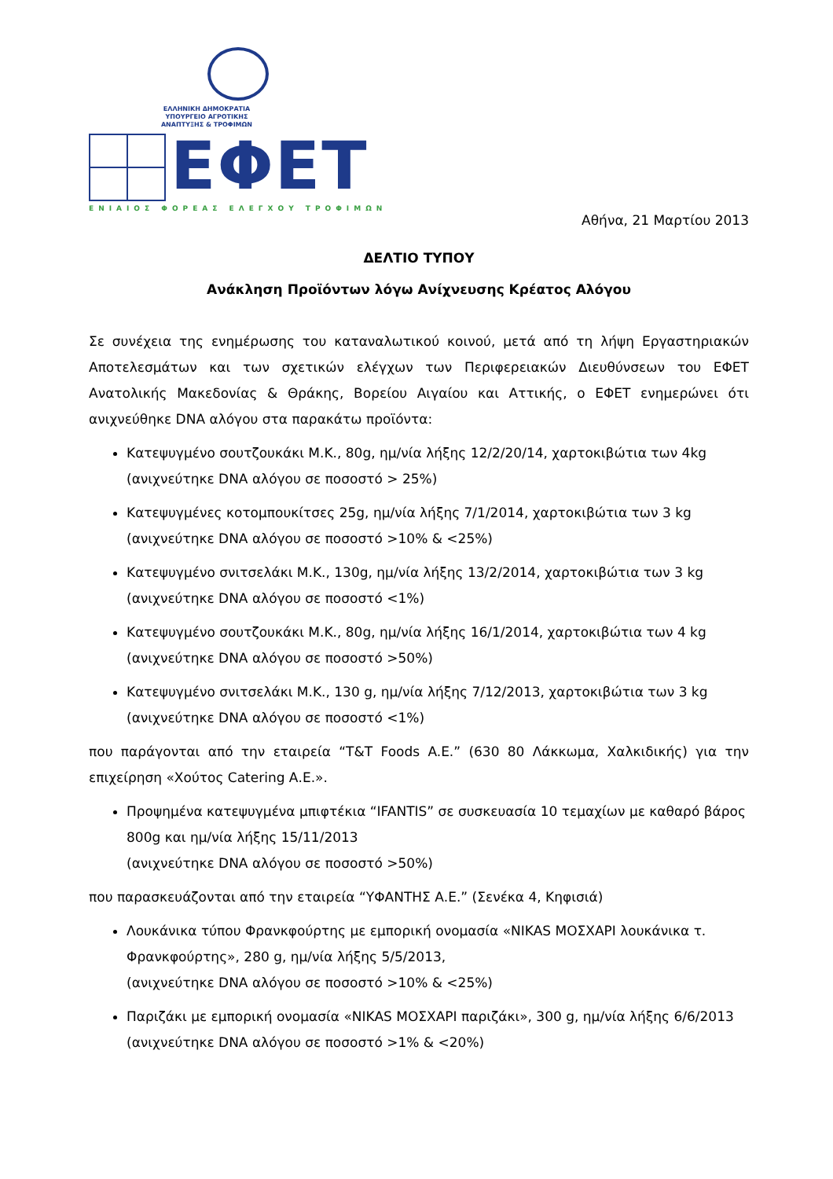ΕΛΛΗΝΙΚΗ ΔΗΜΟΚΡΑΤΙΑ
ΥΠΟΥΡΓΕΙΟ ΑΓΡΟΤΙΚΗΣ
ΑΝΑΠΤΥΞΗΣ & ΤΡΟΦΙΜΩΝ
ΕΦΕΤ
ΕΝΙΑΙΟΣ ΦΟΡΕΑΣ ΕΛΕΓΧΟΥ ΤΡΟΦΙΜΩΝ
Αθήνα, 21 Μαρτίου 2013
ΔΕΛΤΙΟ ΤΥΠΟΥ
Ανάκληση Προϊόντων λόγω Ανίχνευσης Κρέατος Αλόγου
Σε συνέχεια της ενημέρωσης του καταναλωτικού κοινού, μετά από τη λήψη Εργαστηριακών Αποτελεσμάτων και των σχετικών ελέγχων των Περιφερειακών Διευθύνσεων του ΕΦΕΤ Ανατολικής Μακεδονίας & Θράκης, Βορείου Αιγαίου και Αττικής, ο ΕΦΕΤ ενημερώνει ότι ανιχνεύθηκε DNA αλόγου στα παρακάτω προϊόντα:
Κατεψυγμένο σουτζουκάκι Μ.Κ., 80g, ημ/νία λήξης 12/2/20/14, χαρτοκιβώτια των 4kg (ανιχνεύτηκε DNA αλόγου σε ποσοστό > 25%)
Κατεψυγμένες κοτομπουκίτσες 25g, ημ/νία λήξης 7/1/2014, χαρτοκιβώτια των 3 kg (ανιχνεύτηκε DNA αλόγου σε ποσοστό >10% & <25%)
Κατεψυγμένο σνιτσελάκι Μ.Κ., 130g, ημ/νία λήξης 13/2/2014, χαρτοκιβώτια των 3 kg (ανιχνεύτηκε DNA αλόγου σε ποσοστό <1%)
Κατεψυγμένο σουτζουκάκι Μ.Κ., 80g, ημ/νία λήξης 16/1/2014, χαρτοκιβώτια των 4 kg (ανιχνεύτηκε DNA αλόγου σε ποσοστό >50%)
Κατεψυγμένο σνιτσελάκι Μ.Κ., 130 g, ημ/νία λήξης 7/12/2013, χαρτοκιβώτια των 3 kg (ανιχνεύτηκε DNA αλόγου σε ποσοστό <1%)
που παράγονται από την εταιρεία “T&T Foods A.E.” (630 80 Λάκκωμα, Χαλκιδικής) για την επιχείρηση «Χούτος Catering Α.Ε.».
Προψημένα κατεψυγμένα μπιφτέκια “IFANTIS” σε συσκευασία 10 τεμαχίων με καθαρό βάρος 800g και ημ/νία λήξης 15/11/2013
(ανιχνεύτηκε DNA αλόγου σε ποσοστό >50%)
που παρασκευάζονται από την εταιρεία “ΥΦΑΝΤΗΣ Α.Ε.” (Σενέκα 4, Κηφισιά)
Λουκάνικα τύπου Φρανκφούρτης με εμπορική ονομασία «NIKAS ΜΟΣΧΑΡΙ λουκάνικα τ. Φρανκφούρτης», 280 g, ημ/νία λήξης 5/5/2013,
(ανιχνεύτηκε DNA αλόγου σε ποσοστό >10% & <25%)
Παριζάκι με εμπορική ονομασία «NIKAS ΜΟΣΧΑΡΙ παριζάκι», 300 g, ημ/νία λήξης 6/6/2013
(ανιχνεύτηκε DNA αλόγου σε ποσοστό >1% & <20%)